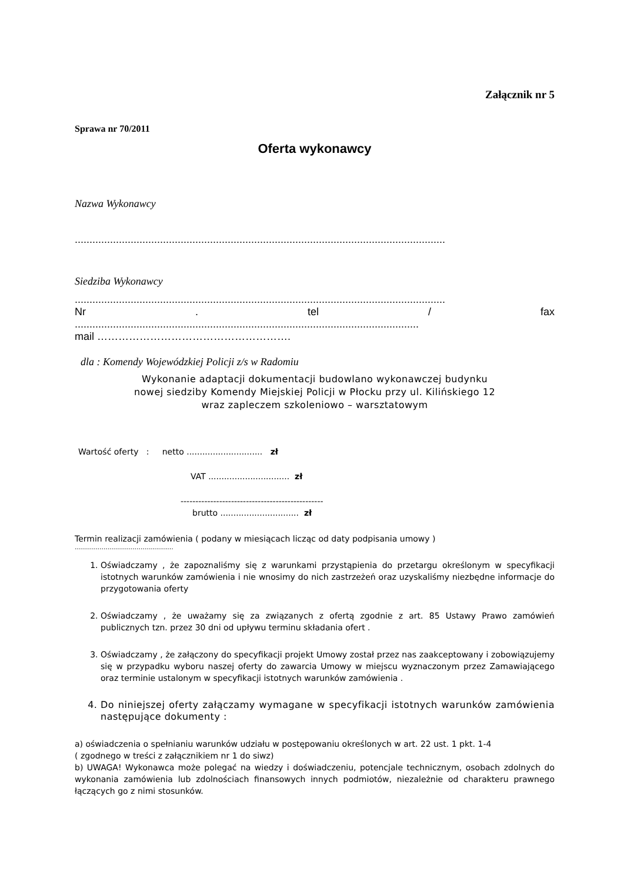Załącznik nr 5
Sprawa nr 70/2011
Oferta wykonawcy
Nazwa Wykonawcy
..............................................................................................................................
Siedziba Wykonawcy
..............................................................................................................................
Nr . tel / fax
.....................................................................................................................
mail ……………………………………………….
dla : Komendy Wojewódzkiej Policji z/s w Radomiu
Wykonanie adaptacji dokumentacji budowlano wykonawczej budynku
nowej siedziby Komendy Miejskiej Policji w Płocku przy ul. Kilińskiego 12
wraz zapleczem szkoleniowo – warsztatowym
Wartość oferty : netto ............................. zł
VAT ............................... zł
------------------------------------------------
brutto .............................. zł
Termin realizacji zamówienia ( podany w miesiącach licząc od daty podpisania umowy )
................................................
1. Oświadczamy , że zapoznaliśmy się z warunkami przystąpienia do przetargu określonym w specyfikacji istotnych warunków zamówienia i nie wnosimy do nich zastrzeżeń oraz uzyskaliśmy niezbędne informacje do przygotowania oferty
2. Oświadczamy , że uważamy się za związanych z ofertą zgodnie z art. 85 Ustawy Prawo zamówień publicznych tzn. przez 30 dni od upływu terminu składania ofert .
3. Oświadczamy , że załączony do specyfikacji projekt Umowy został przez nas zaakceptowany i zobowiązujemy się w przypadku wyboru naszej oferty do zawarcia Umowy w miejscu wyznaczonym przez Zamawiającego oraz terminie ustalonym w specyfikacji istotnych warunków zamówienia .
4. Do niniejszej oferty załączamy wymagane w specyfikacji istotnych warunków zamówienia następujące dokumenty :
a) oświadczenia o spełnianiu warunków udziału w postępowaniu określonych w art. 22 ust. 1 pkt. 1-4
( zgodnego w treści z załącznikiem nr 1 do siwz)
b) UWAGA! Wykonawca może polegać na wiedzy i doświadczeniu, potencjale technicznym, osobach zdolnych do wykonania zamówienia lub zdolnościach finansowych innych podmiotów, niezależnie od charakteru prawnego łączących go z nimi stosunków.